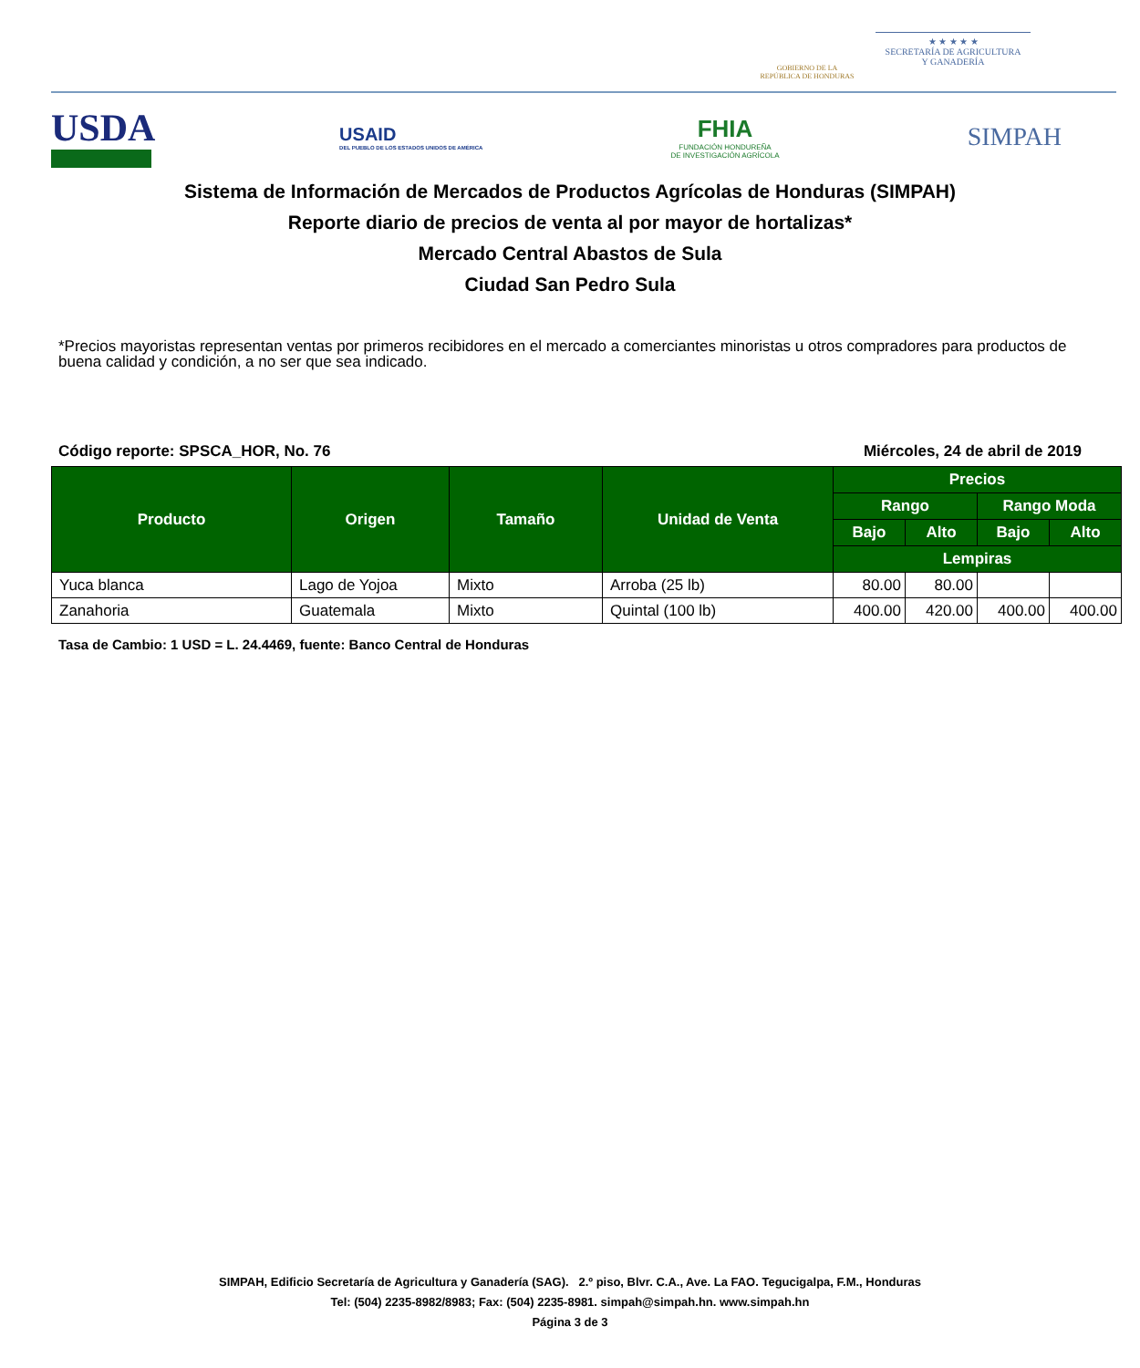GOBIERNO DE LA
REPÚBLICA DE HONDURAS
★ ★ ★ ★ ★
SECRETARÍA DE AGRICULTURA
Y GANADERÍA
USDA
USAID
DEL PUEBLO DE LOS ESTADOS UNIDOS DE AMÉRICA
FHIA
FUNDACIÓN HONDUREÑA
DE INVESTIGACIÓN AGRÍCOLA
SIMPAH
Sistema de Información de Mercados de Productos Agrícolas de Honduras (SIMPAH)
Reporte diario de precios de venta al por mayor de hortalizas*
Mercado Central Abastos de Sula
Ciudad San Pedro Sula
*Precios mayoristas representan ventas por primeros recibidores en el mercado a comerciantes minoristas u otros compradores para productos de buena calidad y condición, a no ser que sea indicado.
Código reporte: SPSCA_HOR, No. 76 Miércoles, 24 de abril de 2019
| Producto | Origen | Tamaño | Unidad de Venta | Precios | | | |
| --- | --- | --- | --- | --- | --- | --- | --- |
| | | | | Rango | | Rango Moda | |
| | | | | Bajo | Alto | Bajo | Alto |
| | | | | Lempiras | | | |
| Yuca blanca | Lago de Yojoa | Mixto | Arroba (25 lb) | 80.00 | 80.00 | | |
| Zanahoria | Guatemala | Mixto | Quintal (100 lb) | 400.00 | 420.00 | 400.00 | 400.00 |
Tasa de Cambio: 1 USD = L. 24.4469, fuente: Banco Central de Honduras
SIMPAH, Edificio Secretaría de Agricultura y Ganadería (SAG). 2.º piso, Blvr. C.A., Ave. La FAO. Tegucigalpa, F.M., Honduras
Tel: (504) 2235-8982/8983; Fax: (504) 2235-8981. simpah@simpah.hn. www.simpah.hn
Página 3 de 3